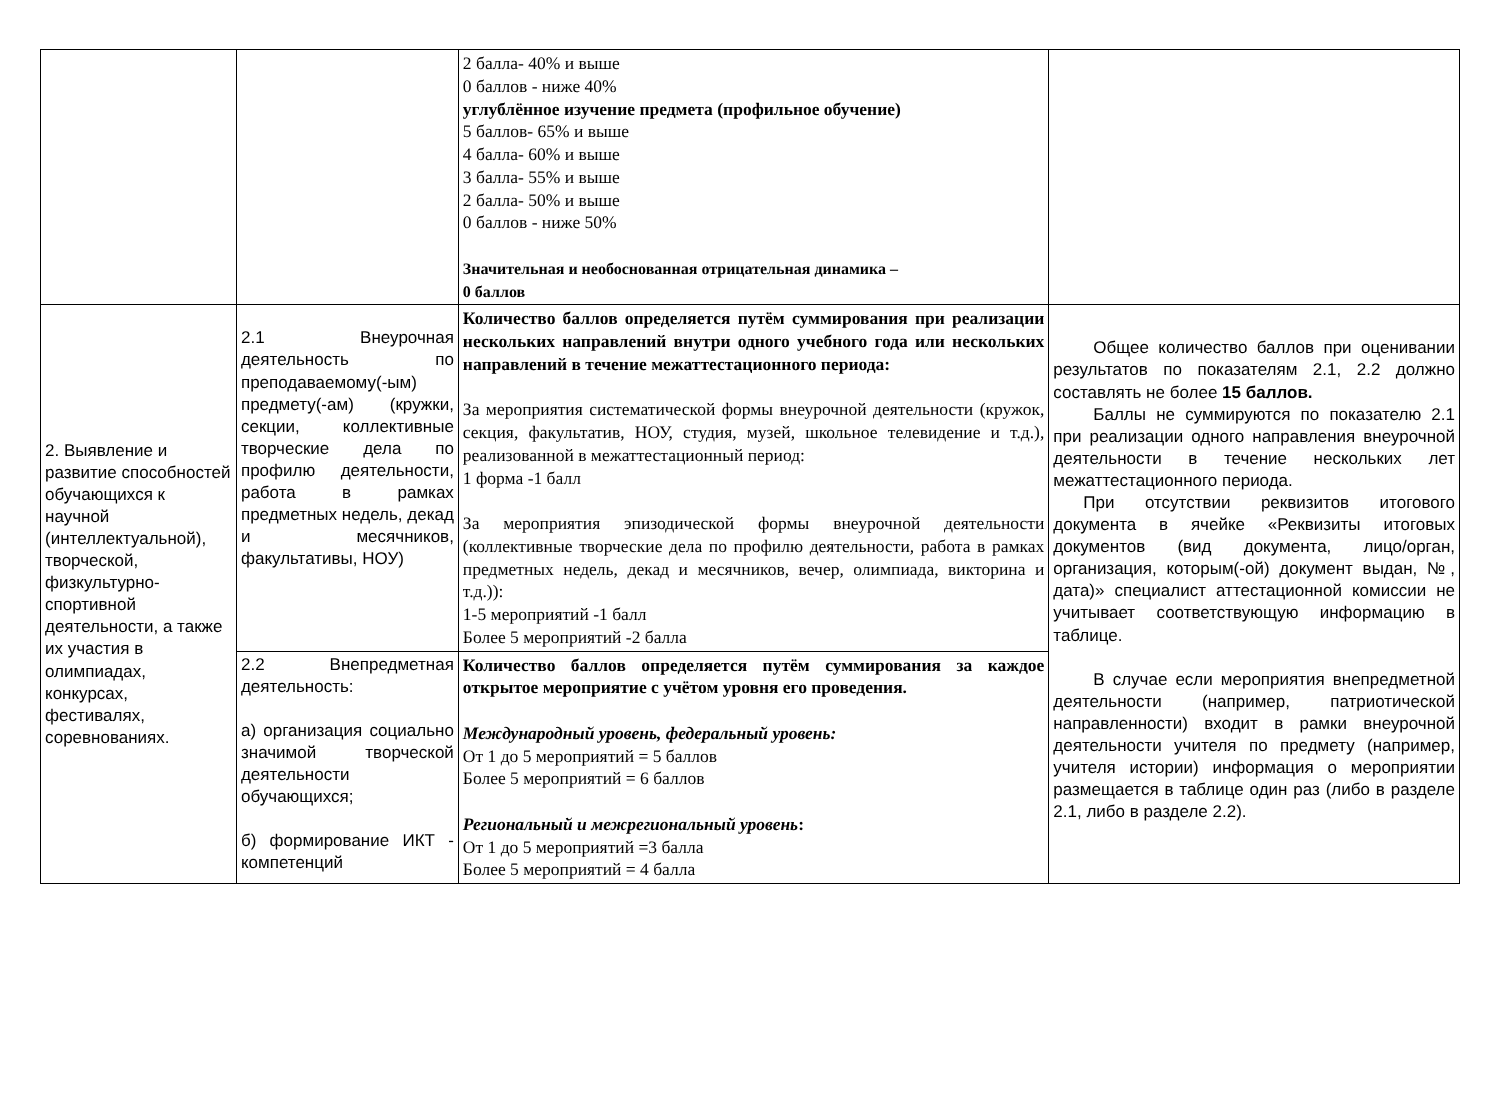| | | 2 балла- 40% и выше 0 баллов - ниже 40% углублённое изучение предмета (профильное обучение) 5 баллов- 65% и выше 4 балла- 60% и выше 3 балла- 55% и выше 2 балла- 50% и выше 0 баллов - ниже 50% Значительная и необоснованная отрицательная динамика – 0 баллов | |
| 2. Выявление и развитие способностей обучающихся к научной (интеллектуальной), творческой, физкультурно-спортивной деятельности, а также их участия в олимпиадах, конкурсах, фестивалях, соревнованиях. | 2.1 Внеурочная деятельность по преподаваемому(-ым) предмету(-ам) (кружки, секции, коллективные творческие дела по профилю деятельности, работа в рамках предметных недель, декад и месячников, факультативы, НОУ) | Количество баллов определяется путём суммирования при реализации нескольких направлений внутри одного учебного года или нескольких направлений в течение межаттестационного периода: За мероприятия систематической формы внеурочной деятельности (кружок, секция, факультатив, НОУ, студия, музей, школьное телевидение и т.д.), реализованной в межаттестационный период: 1 форма -1 балл За мероприятия эпизодической формы внеурочной деятельности (коллективные творческие дела по профилю деятельности, работа в рамках предметных недель, декад и месячников, вечер, олимпиада, викторина и т.д.)): 1-5 мероприятий -1 балл Более 5 мероприятий -2 балла | Общее количество баллов при оценивании результатов по показателям 2.1, 2.2 должно составлять не более 15 баллов. Баллы не суммируются по показателю 2.1 при реализации одного направления внеурочной деятельности в течение нескольких лет межаттестационного периода. При отсутствии реквизитов итогового документа в ячейке «Реквизиты итоговых документов (вид документа, лицо/орган, организация, которым(-ой) документ выдан, №, дата)» специалист аттестационной комиссии не учитывает соответствующую информацию в таблице. В случае если мероприятия внепредметной деятельности (например, патриотической направленности) входит в рамки внеурочной деятельности учителя по предмету (например, учителя истории) информация о мероприятии размещается в таблице один раз (либо в разделе 2.1, либо в разделе 2.2). |
| | 2.2 Внепредметная деятельность: а) организация социально значимой творческой деятельности обучающихся; б) формирование ИКТ - компетенций | Количество баллов определяется путём суммирования за каждое открытое мероприятие с учётом уровня его проведения. Международный уровень, федеральный уровень: От 1 до 5 мероприятий = 5 баллов Более 5 мероприятий = 6 баллов Региональный и межрегиональный уровень : От 1 до 5 мероприятий =3 балла Более 5 мероприятий = 4 балла | |